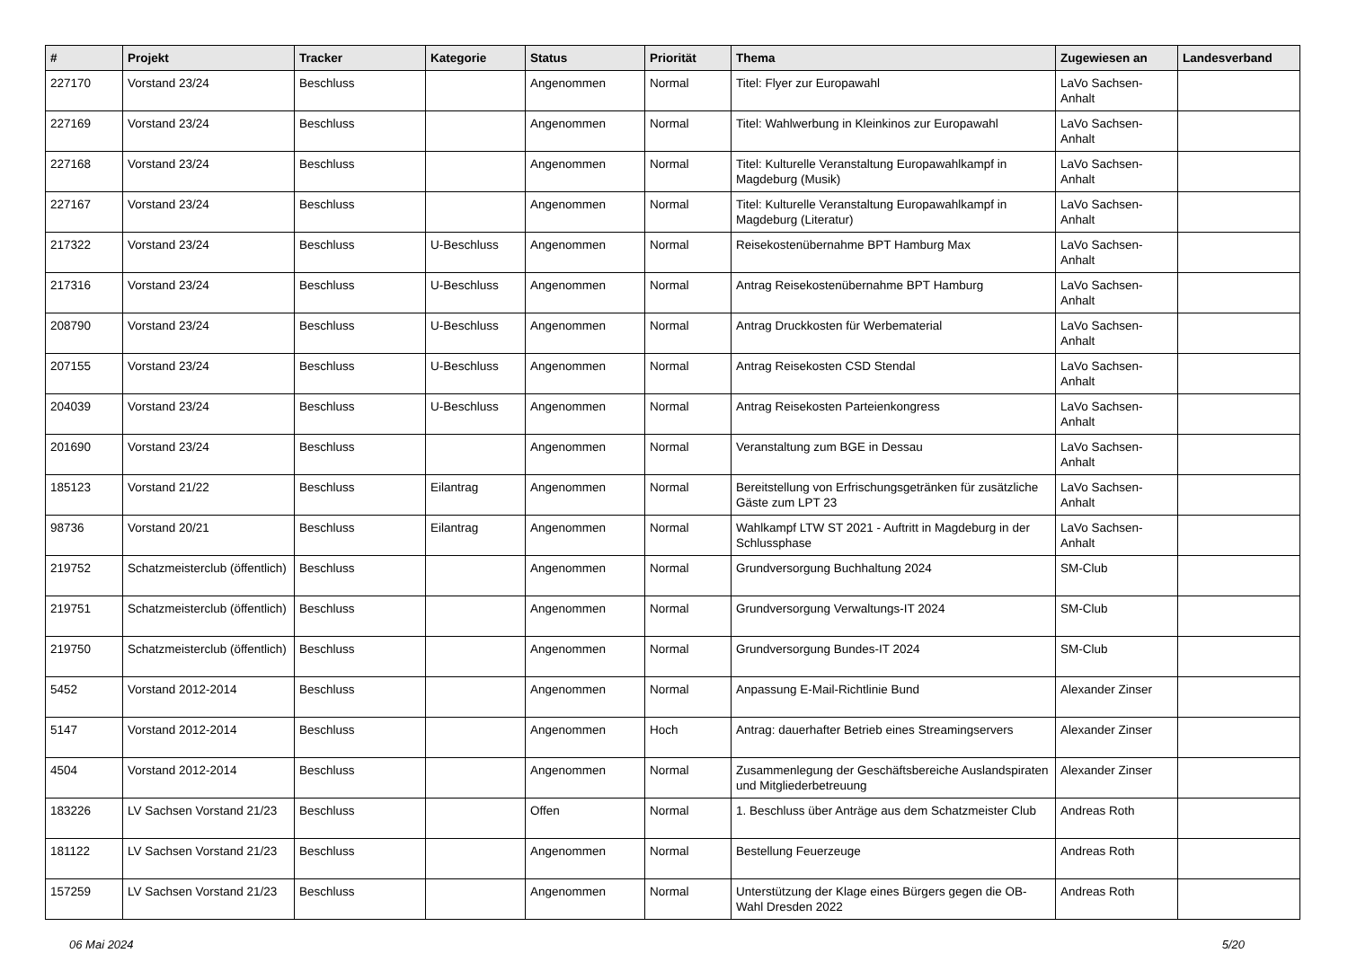| # | Projekt | Tracker | Kategorie | Status | Priorität | Thema | Zugewiesen an | Landesverband |
| --- | --- | --- | --- | --- | --- | --- | --- | --- |
| 227170 | Vorstand 23/24 | Beschluss | | Angenommen | Normal | Titel: Flyer zur Europawahl | LaVo Sachsen-Anhalt | |
| 227169 | Vorstand 23/24 | Beschluss | | Angenommen | Normal | Titel: Wahlwerbung in Kleinkinos zur Europawahl | LaVo Sachsen-Anhalt | |
| 227168 | Vorstand 23/24 | Beschluss | | Angenommen | Normal | Titel: Kulturelle Veranstaltung Europawahlkampf in Magdeburg (Musik) | LaVo Sachsen-Anhalt | |
| 227167 | Vorstand 23/24 | Beschluss | | Angenommen | Normal | Titel: Kulturelle Veranstaltung Europawahlkampf in Magdeburg (Literatur) | LaVo Sachsen-Anhalt | |
| 217322 | Vorstand 23/24 | Beschluss | U-Beschluss | Angenommen | Normal | Reisekostenübernahme BPT Hamburg Max | LaVo Sachsen-Anhalt | |
| 217316 | Vorstand 23/24 | Beschluss | U-Beschluss | Angenommen | Normal | Antrag Reisekostenübernahme BPT Hamburg | LaVo Sachsen-Anhalt | |
| 208790 | Vorstand 23/24 | Beschluss | U-Beschluss | Angenommen | Normal | Antrag Druckkosten für Werbematerial | LaVo Sachsen-Anhalt | |
| 207155 | Vorstand 23/24 | Beschluss | U-Beschluss | Angenommen | Normal | Antrag Reisekosten CSD Stendal | LaVo Sachsen-Anhalt | |
| 204039 | Vorstand 23/24 | Beschluss | U-Beschluss | Angenommen | Normal | Antrag Reisekosten Parteienkongress | LaVo Sachsen-Anhalt | |
| 201690 | Vorstand 23/24 | Beschluss | | Angenommen | Normal | Veranstaltung zum BGE in Dessau | LaVo Sachsen-Anhalt | |
| 185123 | Vorstand 21/22 | Beschluss | Eilantrag | Angenommen | Normal | Bereitstellung von Erfrischungsgetränken für zusätzliche Gäste zum LPT 23 | LaVo Sachsen-Anhalt | |
| 98736 | Vorstand 20/21 | Beschluss | Eilantrag | Angenommen | Normal | Wahlkampf LTW ST 2021 - Auftritt in Magdeburg in der Schlussphase | LaVo Sachsen-Anhalt | |
| 219752 | Schatzmeisterclub (öffentlich) | Beschluss | | Angenommen | Normal | Grundversorgung Buchhaltung 2024 | SM-Club | |
| 219751 | Schatzmeisterclub (öffentlich) | Beschluss | | Angenommen | Normal | Grundversorgung Verwaltungs-IT 2024 | SM-Club | |
| 219750 | Schatzmeisterclub (öffentlich) | Beschluss | | Angenommen | Normal | Grundversorgung Bundes-IT 2024 | SM-Club | |
| 5452 | Vorstand 2012-2014 | Beschluss | | Angenommen | Normal | Anpassung E-Mail-Richtlinie Bund | Alexander Zinser | |
| 5147 | Vorstand 2012-2014 | Beschluss | | Angenommen | Hoch | Antrag: dauerhafter Betrieb eines Streamingservers | Alexander Zinser | |
| 4504 | Vorstand 2012-2014 | Beschluss | | Angenommen | Normal | Zusammenlegung der Geschäftsbereiche Auslandspiraten und Mitgliederbetreuung | Alexander Zinser | |
| 183226 | LV Sachsen Vorstand 21/23 | Beschluss | | Offen | Normal | 1. Beschluss über Anträge aus dem Schatzmeister Club | Andreas Roth | |
| 181122 | LV Sachsen Vorstand 21/23 | Beschluss | | Angenommen | Normal | Bestellung Feuerzeuge | Andreas Roth | |
| 157259 | LV Sachsen Vorstand 21/23 | Beschluss | | Angenommen | Normal | Unterstützung der Klage eines Bürgers gegen die OB-Wahl Dresden 2022 | Andreas Roth | |
06 Mai 2024 5/20